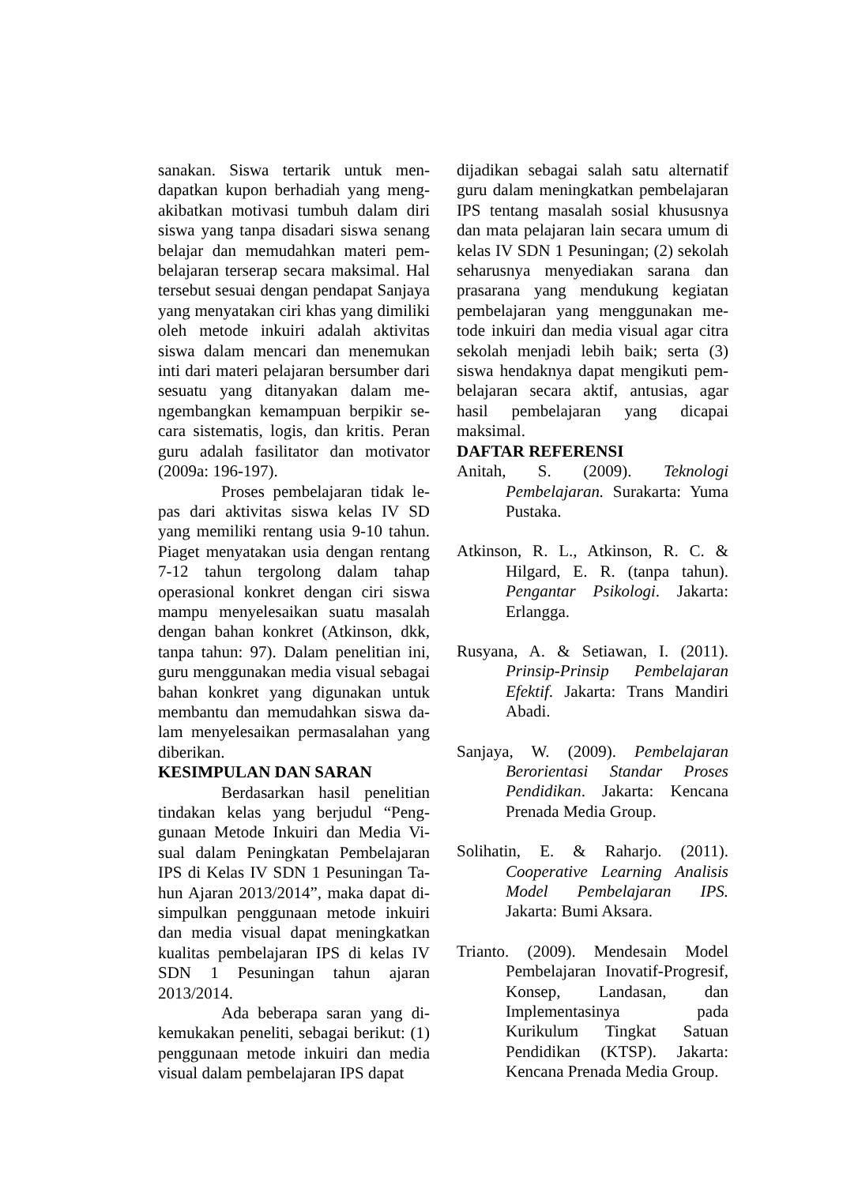sanakan. Siswa tertarik untuk men-dapatkan kupon berhadiah yang meng-akibatkan motivasi tumbuh dalam diri siswa yang tanpa disadari siswa senang belajar dan memudahkan materi pem-belajaran terserap secara maksimal. Hal tersebut sesuai dengan pendapat Sanjaya yang menyatakan ciri khas yang dimiliki oleh metode inkuiri adalah aktivitas siswa dalam mencari dan menemukan inti dari materi pelajaran bersumber dari sesuatu yang ditanyakan dalam me-ngembangkan kemampuan berpikir se-cara sistematis, logis, dan kritis. Peran guru adalah fasilitator dan motivator (2009a: 196-197).
Proses pembelajaran tidak le-pas dari aktivitas siswa kelas IV SD yang memiliki rentang usia 9-10 tahun. Piaget menyatakan usia dengan rentang 7-12 tahun tergolong dalam tahap operasional konkret dengan ciri siswa mampu menyelesaikan suatu masalah dengan bahan konkret (Atkinson, dkk, tanpa tahun: 97). Dalam penelitian ini, guru menggunakan media visual sebagai bahan konkret yang digunakan untuk membantu dan memudahkan siswa da-lam menyelesaikan permasalahan yang diberikan.
KESIMPULAN DAN SARAN
Berdasarkan hasil penelitian tindakan kelas yang berjudul “Peng-gunaan Metode Inkuiri dan Media Vi-sual dalam Peningkatan Pembelajaran IPS di Kelas IV SDN 1 Pesuningan Ta-hun Ajaran 2013/2014”, maka dapat di-simpulkan penggunaan metode inkuiri dan media visual dapat meningkatkan kualitas pembelajaran IPS di kelas IV SDN 1 Pesuningan tahun ajaran 2013/2014.
Ada beberapa saran yang di-kemukakan peneliti, sebagai berikut: (1) penggunaan metode inkuiri dan media visual dalam pembelajaran IPS dapat
dijadikan sebagai salah satu alternatif guru dalam meningkatkan pembelajaran IPS tentang masalah sosial khususnya dan mata pelajaran lain secara umum di kelas IV SDN 1 Pesuningan; (2) sekolah seharusnya menyediakan sarana dan prasarana yang mendukung kegiatan pembelajaran yang menggunakan me-tode inkuiri dan media visual agar citra sekolah menjadi lebih baik; serta (3) siswa hendaknya dapat mengikuti pem-belajaran secara aktif, antusias, agar hasil pembelajaran yang dicapai maksimal.
DAFTAR REFERENSI
Anitah, S. (2009). Teknologi Pembelajaran. Surakarta: Yuma Pustaka.
Atkinson, R. L., Atkinson, R. C. & Hilgard, E. R. (tanpa tahun). Pengantar Psikologi. Jakarta: Erlangga.
Rusyana, A. & Setiawan, I. (2011). Prinsip-Prinsip Pembelajaran Efektif. Jakarta: Trans Mandiri Abadi.
Sanjaya, W. (2009). Pembelajaran Berorientasi Standar Proses Pendidikan. Jakarta: Kencana Prenada Media Group.
Solihatin, E. & Raharjo. (2011). Cooperative Learning Analisis Model Pembelajaran IPS. Jakarta: Bumi Aksara.
Trianto. (2009). Mendesain Model Pembelajaran Inovatif-Progresif, Konsep, Landasan, dan Implementasinya pada Kurikulum Tingkat Satuan Pendidikan (KTSP). Jakarta: Kencana Prenada Media Group.